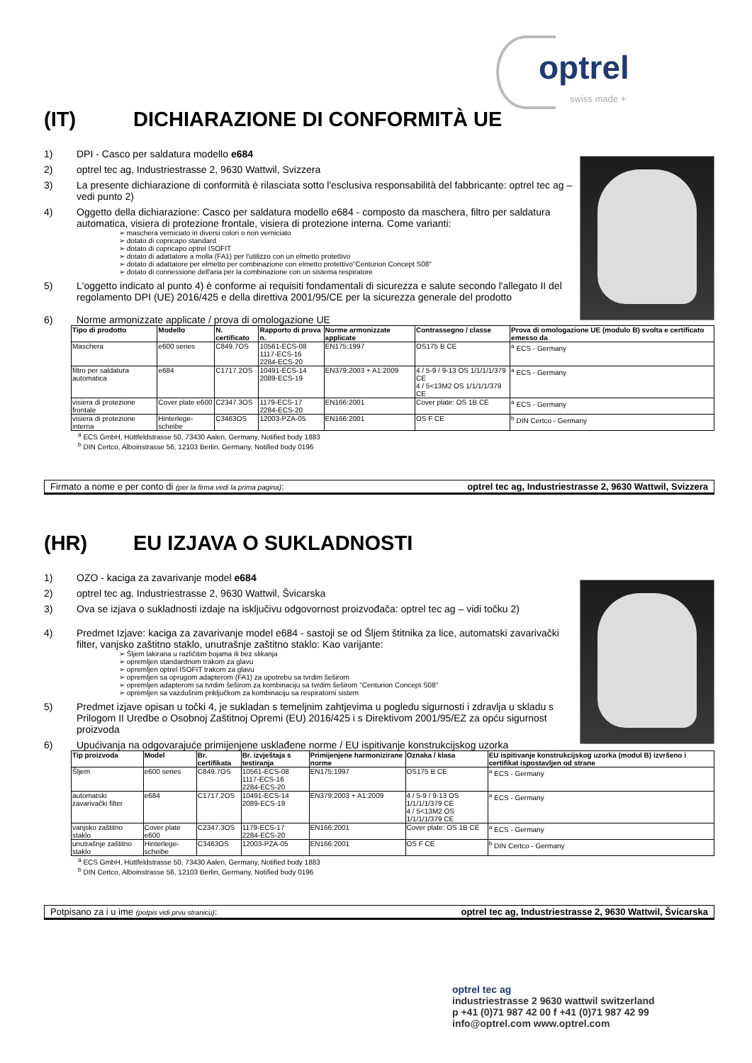optrel
swiss made +
(IT) DICHIARAZIONE DI CONFORMITÀ UE
1) DPI - Casco per saldatura modello e684
2) optrel tec ag, Industriestrasse 2, 9630 Wattwil, Svizzera
3) La presente dichiarazione di conformità è rilasciata sotto l'esclusiva responsabilità del fabbricante: optrel tec ag – vedi punto 2)
4) Oggetto della dichiarazione: Casco per saldatura modello e684 - composto da maschera, filtro per saldatura automatica, visiera di protezione frontale, visiera di protezione interna. Come varianti:
maschera verniciato in diversi colori o non verniciato
dotato di copricapo standard
dotato di copricapo optrel ISOFIT
dotato di adattatore a molla (FA1) per l'utilizzo con un elmetto protettivo
dotato di adattatore per elmetto per combinazione con elmetto protettivo"Centurion Concept S08"
dotato di connessione dell'aria per la combinazione con un sistema respiratore
5) L'oggetto indicato al punto 4) è conforme ai requisiti fondamentali di sicurezza e salute secondo l'allegato II del regolamento DPI (UE) 2016/425 e della direttiva 2001/95/CE per la sicurezza generale del prodotto
6) Norme armonizzate applicate / prova di omologazione UE
| Tipo di prodotto | Modello | N. certificato | Rapporto di prova n. | Norme armonizzate applicate | Contrassegno / classe | Prova di omologazione UE (modulo B) svolta e certificato emesso da |
| --- | --- | --- | --- | --- | --- | --- |
| Maschera | e600 series | C849.7OS | 10561-ECS-08 1117-ECS-16 2284-ECS-20 | EN175:1997 | OS175 B CE | <sup>a</sup> ECS - Germany |
| filtro per saldatura automatica | e684 | C1717.2OS | 10491-ECS-14 2089-ECS-19 | EN379:2003 + A1:2009 | 4 / 5-9 / 9-13 OS 1/1/1/1/379 CE 4 / 5<13M2 OS 1/1/1/1/379 CE | <sup>a</sup> ECS - Germany |
| visiera di protezione frontale | Cover plate e600 | C2347.3OS | 1179-ECS-17 2284-ECS-20 | EN166:2001 | Cover plate: OS 1B CE | <sup>a</sup> ECS - Germany |
| visiera di protezione interna | Hinterlege-scheibe | C3463OS | 12003-PZA-05 | EN166:2001 | OS F CE | <sup>b</sup> DIN Certco - Germany |
<sup>a</sup> ECS GmbH, Hüttfeldstrasse 50, 73430 Aalen, Germany, Notified body 1883
<sup>b</sup> DIN Certco, Alboinstrasse 56, 12103 Berlin, Germany, Notified body 0196
Firmato a nome e per conto di (per la firma vedi la prima pagina): optrel tec ag, Industriestrasse 2, 9630 Wattwil, Svizzera
(HR) EU IZJAVA O SUKLADNOSTI
1) OZO - kaciga za zavarivanje model e684
2) optrel tec ag, Industriestrasse 2, 9630 Wattwil, Švicarska
3) Ova se izjava o sukladnosti izdaje na isključivu odgovornost proizvođača: optrel tec ag – vidi točku 2)
4) Predmet Izjave: kaciga za zavarivanje model e684 - sastoji se od Šljem štitnika za lice, automatski zavarivački filter, vanjsko zaštitno staklo, unutrašnje zaštitno staklo: Kao varijante:
Šljem lakirana u različitim bojama ili bez slikanja
opremljen standardnom trakom za glavu
opremljen optrel ISOFIT trakom za glavu
opremljen sa oprugom adapterom (FA1) za upotrebu sa tvrdim šeširom
opremljen adapterom sa tvrdim šeširom za kombinaciju sa tvrdim šeširom "Centurion Concept S08"
opremljen sa vazdušnim priključkom za kombinaciju sa respiratorni sistem
5) Predmet izjave opisan u točki 4, je sukladan s temeljnim zahtjevima u pogledu sigurnosti i zdravlja u skladu s Prilogom II Uredbe o Osobnoj Zaštitnoj Opremi (EU) 2016/425 i s Direktivom 2001/95/EZ za opću sigurnost proizvoda
6) Upućivanja na odgovarajuće primijenjene usklađene norme / EU ispitivanje konstrukcijskog uzorka
| Tip proizvoda | Model | Br. certifikata | Br. izvještaja s testiranja | Primijenjene harmonizirane norme | Oznaka / klasa | EU ispitivanje konstrukcijskog uzorka (modul B) izvršeno i certifikat ispostavljen od strane |
| --- | --- | --- | --- | --- | --- | --- |
| Šljem | e600 series | C849.7OS | 10561-ECS-08 1117-ECS-16 2284-ECS-20 | EN175:1997 | OS175 B CE | <sup>a</sup> ECS - Germany |
| automatski zavarivački filter | e684 | C1717.2OS | 10491-ECS-14 2089-ECS-19 | EN379:2003 + A1:2009 | 4 / 5-9 / 9-13 OS 1/1/1/1/379 CE 4 / 5<13M2 OS 1/1/1/1/379 CE | <sup>a</sup> ECS - Germany |
| vanjsko zaštitno staklo | Cover plate e600 | C2347.3OS | 1179-ECS-17 2284-ECS-20 | EN166:2001 | Cover plate: OS 1B CE | <sup>a</sup> ECS - Germany |
| unutrašnje zaštitno staklo | Hinterlege-scheibe | C3463OS | 12003-PZA-05 | EN166:2001 | OS F CE | <sup>b</sup> DIN Certco - Germany |
<sup>a</sup> ECS GmbH, Hüttfeldstrasse 50, 73430 Aalen, Germany, Notified body 1883
<sup>b</sup> DIN Certco, Alboinstrasse 56, 12103 Berlin, Germany, Notified body 0196
Potpisano za i u ime (potpis vidi prvu stranicu): optrel tec ag, Industriestrasse 2, 9630 Wattwil, Švicarska
optrel tec ag
industriestrasse 2 9630 wattwil switzerland
p +41 (0)71 987 42 00 f +41 (0)71 987 42 99
info@optrel.com www.optrel.com